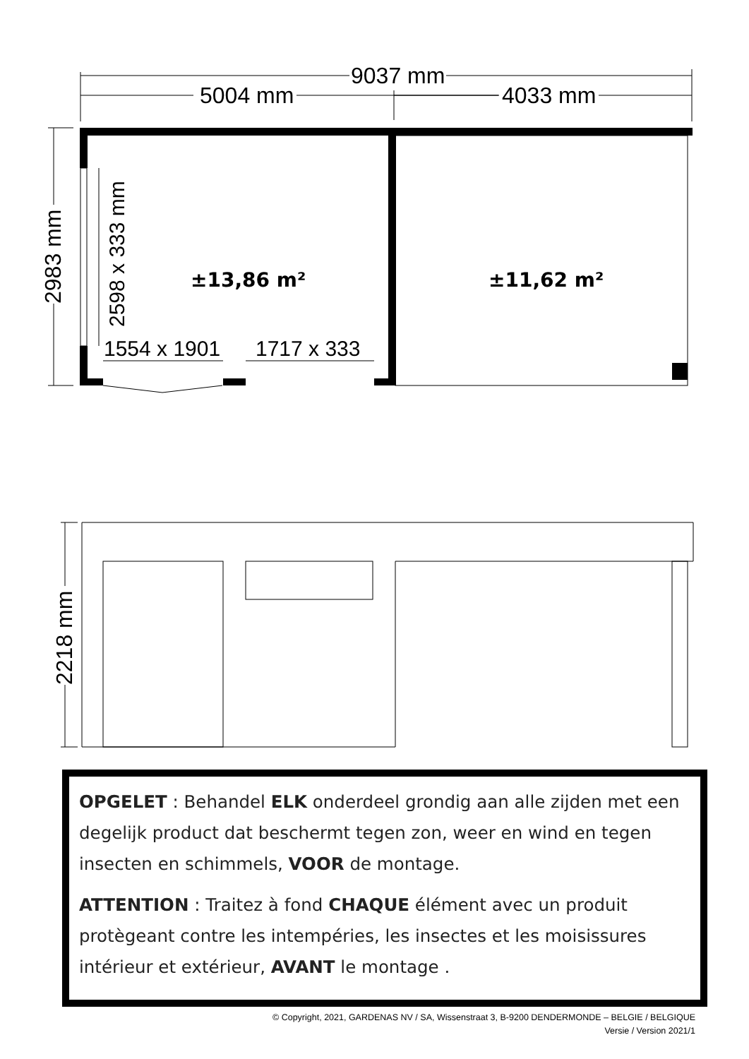9037 mm
5004 mm
4033 mm
1554 x 1901
1717 x 333
2983 mm
2598 x 333 mm
2218 mm
±13,86 m²
±11,62 m²
OPGELET : Behandel ELK onderdeel grondig aan alle zijden met een degelijk product dat beschermt tegen zon, weer en wind en tegen insecten en schimmels, VOOR de montage.
ATTENTION : Traitez à fond CHAQUE élément avec un produit protègeant contre les intempéries, les insectes et les moisissures intérieur et extérieur, AVANT le montage .
© Copyright, 2021, GARDENAS NV / SA, Wissenstraat 3, B-9200 DENDERMONDE – BELGIE / BELGIQUE
Versie / Version 2021/1